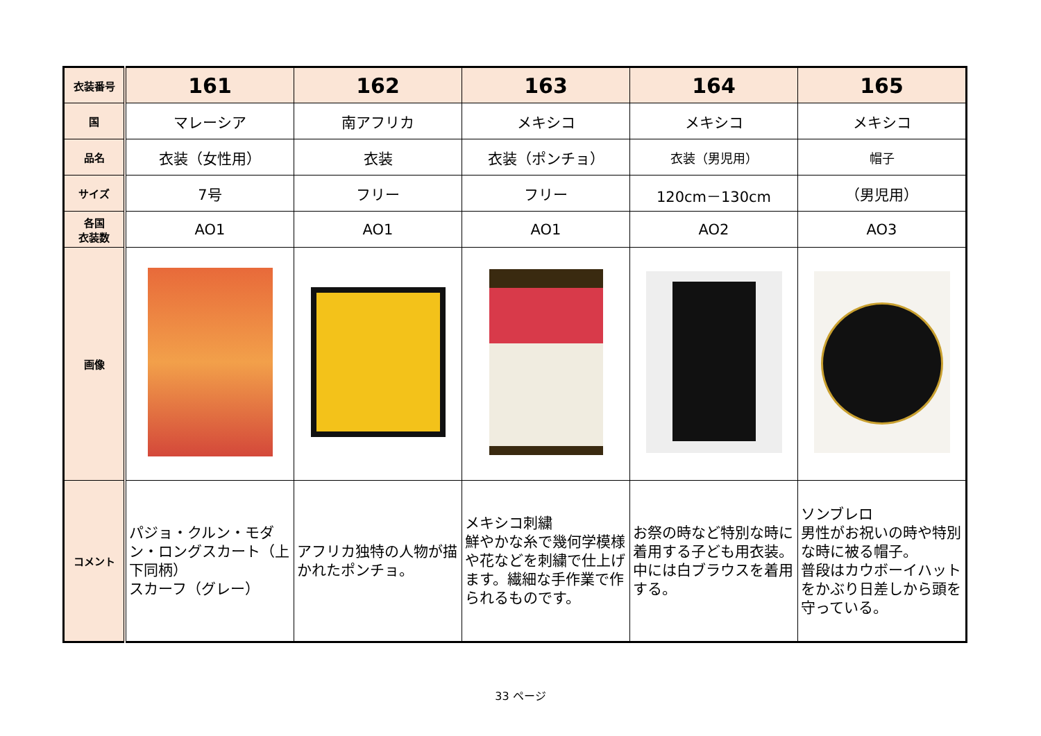| 衣装番号 | 161 | 162 | 163 | 164 | 165 |
| 国 | マレーシア | 南アフリカ | メキシコ | メキシコ | メキシコ |
| 品名 | 衣装（女性用） | 衣装 | 衣装（ポンチョ） | 衣装（男児用） | 帽子 |
| サイズ | 7号 | フリー | フリー | 120cm－130cm | （男児用） |
| 各国 衣装数 | AO1 | AO1 | AO1 | AO2 | AO3 |
| 画像 | | | | | |
| コメント | パジョ・クルン・モダン・ロングスカート（上下同柄） スカーフ（グレー） | アフリカ独特の人物が描かれたポンチョ。 | メキシコ刺繍 鮮やかな糸で幾何学模様や花などを刺繍で仕上げます。繊細な手作業で作られるものです。 | お祭の時など特別な時に着用する子ども用衣装。中には白ブラウスを着用する。 | ソンブレロ 男性がお祝いの時や特別な時に被る帽子。 普段はカウボーイハットをかぶり日差しから頭を守っている。 |
33 ページ